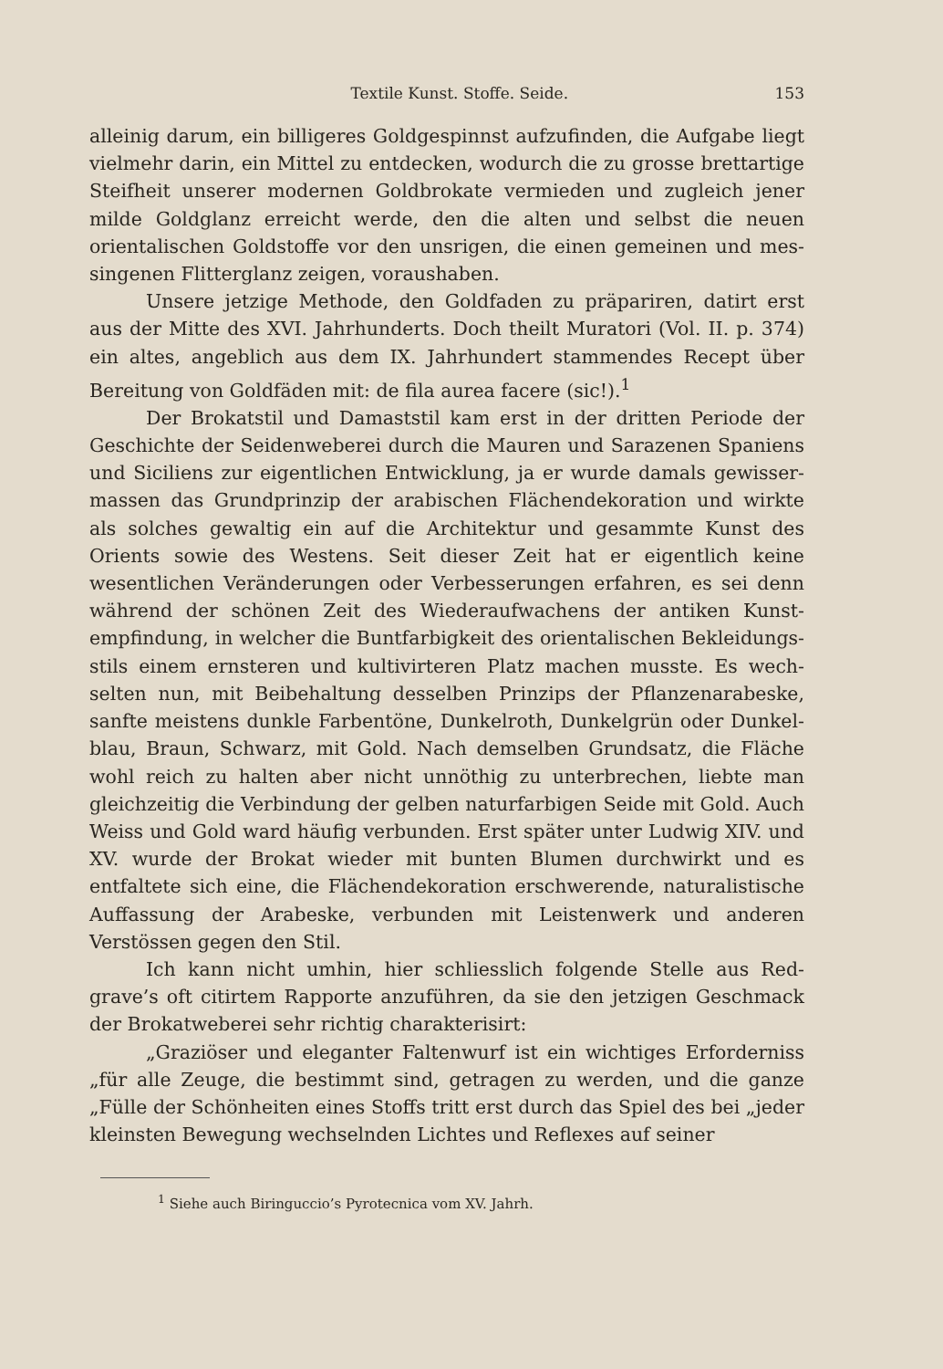Textile Kunst. Stoffe. Seide. 153
alleinig darum, ein billigeres Goldgespinnst aufzufinden, die Aufgabe liegt vielmehr darin, ein Mittel zu entdecken, wodurch die zu grosse brett­artige Steifheit unserer modernen Goldbrokate vermieden und zugleich jener milde Goldglanz erreicht werde, den die alten und selbst die neuen orientalischen Goldstoffe vor den unsrigen, die einen gemeinen und mes­singenen Flitterglanz zeigen, voraushaben.
Unsere jetzige Methode, den Goldfaden zu präpariren, datirt erst aus der Mitte des XVI. Jahrhunderts. Doch theilt Muratori (Vol. II. p. 374) ein altes, angeblich aus dem IX. Jahrhundert stammendes Recept über Bereitung von Goldfäden mit: de fila aurea facere (sic!).<sup>1</sup>
Der Brokatstil und Damaststil kam erst in der dritten Periode der Geschichte der Seidenweberei durch die Mauren und Sarazenen Spaniens und Siciliens zur eigentlichen Entwicklung, ja er wurde damals gewisser­massen das Grundprinzip der arabischen Flächendekoration und wirkte als solches gewaltig ein auf die Architektur und gesammte Kunst des Orients sowie des Westens. Seit dieser Zeit hat er eigentlich keine wesentlichen Veränderungen oder Verbesserungen erfahren, es sei denn während der schönen Zeit des Wiederaufwachens der antiken Kunst­empfindung, in welcher die Buntfarbigkeit des orientalischen Bekleidungs­stils einem ernsteren und kultivirteren Platz machen musste. Es wech­selten nun, mit Beibehaltung desselben Prinzips der Pflanzenarabeske, sanfte meistens dunkle Farbentöne, Dunkelroth, Dunkelgrün oder Dunkel­blau, Braun, Schwarz, mit Gold. Nach demselben Grundsatz, die Fläche wohl reich zu halten aber nicht unnöthig zu unterbrechen, liebte man gleichzeitig die Verbindung der gelben naturfarbigen Seide mit Gold. Auch Weiss und Gold ward häufig verbunden. Erst später unter Lud­wig XIV. und XV. wurde der Brokat wieder mit bunten Blumen durch­wirkt und es entfaltete sich eine, die Flächendekoration erschwerende, naturalistische Auffassung der Arabeske, verbunden mit Leistenwerk und anderen Verstössen gegen den Stil.
Ich kann nicht umhin, hier schliesslich folgende Stelle aus Red­grave’s oft citirtem Rapporte anzuführen, da sie den jetzigen Geschmack der Brokatweberei sehr richtig charakterisirt:
„Graziöser und eleganter Faltenwurf ist ein wichtiges Erforderniss „für alle Zeuge, die bestimmt sind, getragen zu werden, und die ganze „Fülle der Schönheiten eines Stoffs tritt erst durch das Spiel des bei „jeder kleinsten Bewegung wechselnden Lichtes und Reflexes auf seiner
<sup>1</sup> Siehe auch Biringuccio’s Pyrotecnica vom XV. Jahrh.